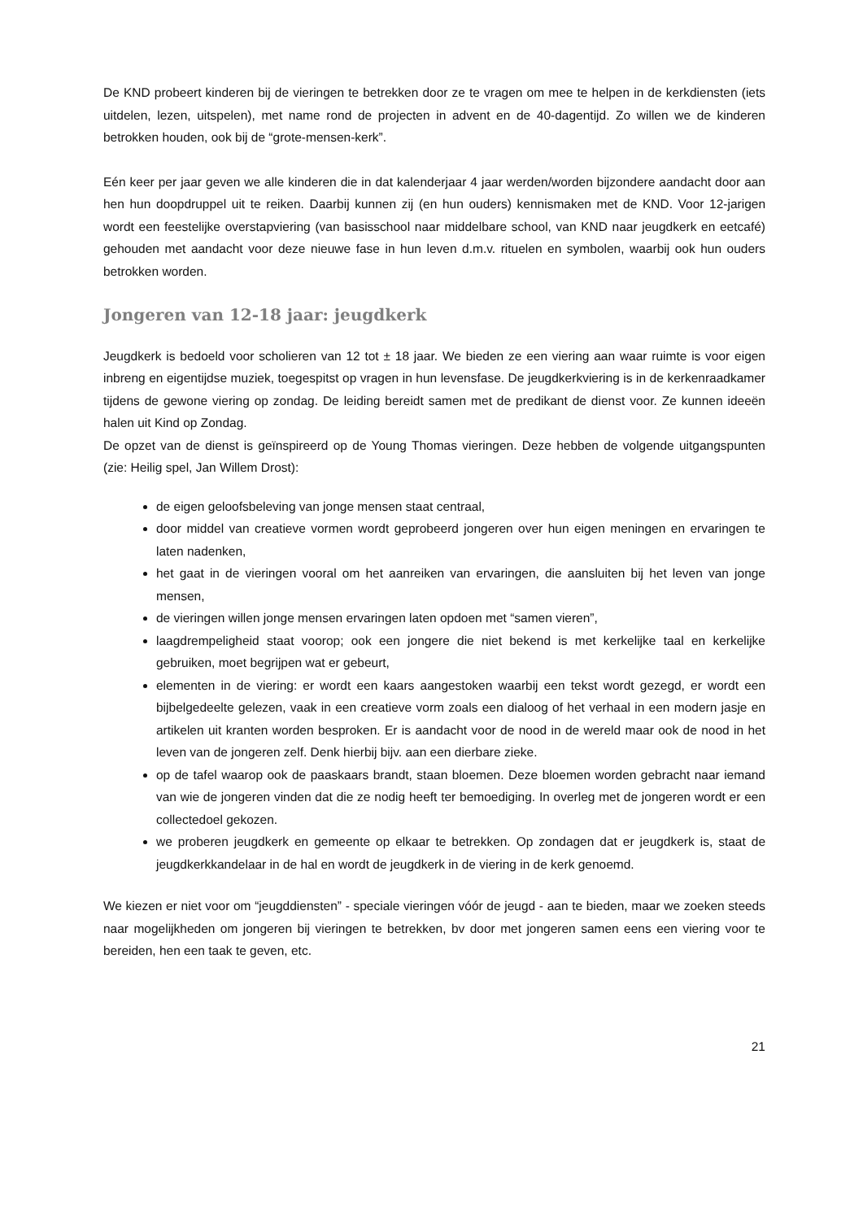De KND probeert kinderen bij de vieringen te betrekken door ze te vragen om mee te helpen in de kerkdiensten (iets uitdelen, lezen, uitspelen), met name rond de projecten in advent en de 40-dagentijd. Zo willen we de kinderen betrokken houden, ook bij de “grote-mensen-kerk”.
Eén keer per jaar geven we alle kinderen die in dat kalenderjaar 4 jaar werden/worden bijzondere aandacht door aan hen hun doopdruppel uit te reiken. Daarbij kunnen zij (en hun ouders) kennismaken met de KND. Voor 12-jarigen wordt een feestelijke overstapviering (van basisschool naar middelbare school, van KND naar jeugdkerk en eetcafé) gehouden met aandacht voor deze nieuwe fase in hun leven d.m.v. rituelen en symbolen, waarbij ook hun ouders betrokken worden.
Jongeren van 12-18 jaar: jeugdkerk
Jeugdkerk is bedoeld voor scholieren van 12 tot ± 18 jaar. We bieden ze een viering aan waar ruimte is voor eigen inbreng en eigentijdse muziek, toegespitst op vragen in hun levensfase. De jeugdkerkviering is in de kerkenraadkamer tijdens de gewone viering op zondag. De leiding bereidt samen met de predikant de dienst voor. Ze kunnen ideeën halen uit Kind op Zondag.
De opzet van de dienst is geïnspireerd op de Young Thomas vieringen. Deze hebben de volgende uitgangspunten (zie: Heilig spel, Jan Willem Drost):
de eigen geloofsbeleving van jonge mensen staat centraal,
door middel van creatieve vormen wordt geprobeerd jongeren over hun eigen meningen en ervaringen te laten nadenken,
het gaat in de vieringen vooral om het aanreiken van ervaringen, die aansluiten bij het leven van jonge mensen,
de vieringen willen jonge mensen ervaringen laten opdoen met “samen vieren”,
laagdrempeligheid staat voorop; ook een jongere die niet bekend is met kerkelijke taal en kerkelijke gebruiken, moet begrijpen wat er gebeurt,
elementen in de viering: er wordt een kaars aangestoken waarbij een tekst wordt gezegd, er wordt een bijbelgedeelte gelezen, vaak in een creatieve vorm zoals een dialoog of het verhaal in een modern jasje en artikelen uit kranten worden besproken. Er is aandacht voor de nood in de wereld maar ook de nood in het leven van de jongeren zelf. Denk hierbij bijv. aan een dierbare zieke.
op de tafel waarop ook de paaskaars brandt, staan bloemen. Deze bloemen worden gebracht naar iemand van wie de jongeren vinden dat die ze nodig heeft ter bemoediging. In overleg met de jongeren wordt er een collectedoel gekozen.
we proberen jeugdkerk en gemeente op elkaar te betrekken. Op zondagen dat er jeugdkerk is, staat de jeugdkerkkandelaar in de hal en wordt de jeugdkerk in de viering in de kerk genoemd.
We kiezen er niet voor om “jeugddiensten” - speciale vieringen vóór de jeugd - aan te bieden, maar we zoeken steeds naar mogelijkheden om jongeren bij vieringen te betrekken, bv door met jongeren samen eens een viering voor te bereiden, hen een taak te geven, etc.
21